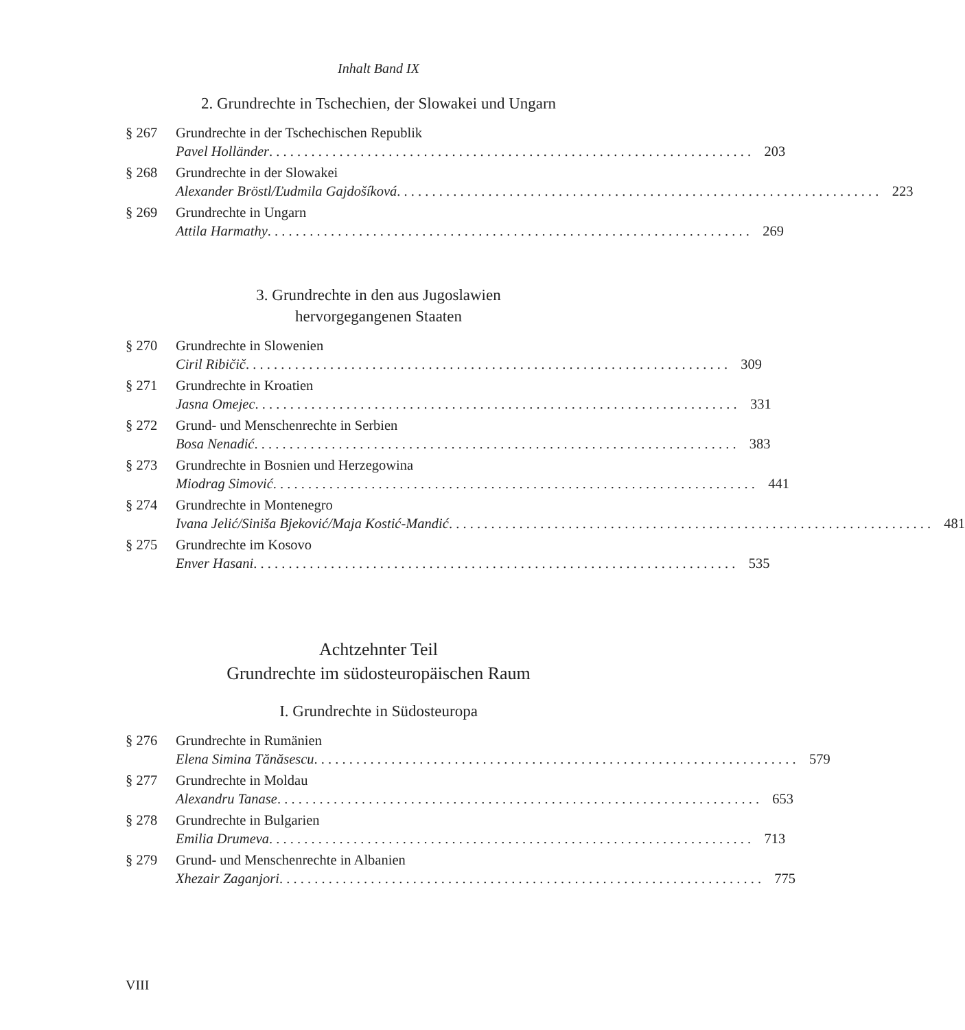Inhalt Band IX
2. Grundrechte in Tschechien, der Slowakei und Ungarn
§ 267 Grundrechte in der Tschechischen Republik
Pavel Holländer 203
§ 268 Grundrechte in der Slowakei
Alexander Bröstl/Ľudmila Gajdošíková 223
§ 269 Grundrechte in Ungarn
Attila Harmathy 269
3. Grundrechte in den aus Jugoslawien
hervorgegangenen Staaten
§ 270 Grundrechte in Slowenien
Ciril Ribičič 309
§ 271 Grundrechte in Kroatien
Jasna Omejec 331
§ 272 Grund- und Menschenrechte in Serbien
Bosa Nenadić 383
§ 273 Grundrechte in Bosnien und Herzegowina
Miodrag Simović 441
§ 274 Grundrechte in Montenegro
Ivana Jelić/Siniša Bjeković/Maja Kostić-Mandić 481
§ 275 Grundrechte im Kosovo
Enver Hasani 535
Achtzehnter Teil
Grundrechte im südosteuropäischen Raum
I. Grundrechte in Südosteuropa
§ 276 Grundrechte in Rumänien
Elena Simina Tănăsescu 579
§ 277 Grundrechte in Moldau
Alexandru Tanase 653
§ 278 Grundrechte in Bulgarien
Emilia Drumeva 713
§ 279 Grund- und Menschenrechte in Albanien
Xhezair Zaganjori 775
VIII